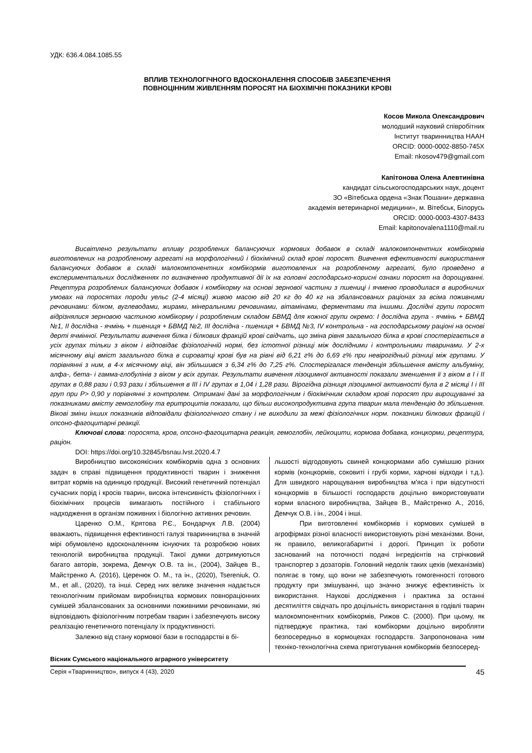УДК: 636.4.084.1085.55
ВПЛИВ ТЕХНОЛОГІЧНОГО ВДОСКОНАЛЕННЯ СПОСОБІВ ЗАБЕЗПЕЧЕННЯ
ПОВНОЦІННИМ ЖИВЛЕННЯМ ПОРОСЯТ НА БІОХІМІЧНІ ПОКАЗНИКИ КРОВІ
Косов Микола Олександрович
молодший науковий співробітник
Інститут тваринництва НААН
ORCID: 0000-0002-8850-745X
Email: nkosov479@gmail.com
Капітонова Олена Алевтинівна
кандидат сільськогосподарських наук, доцент
ЗО «Вітебська ордена «Знак Пошани» державна
академія ветеринарної медицини», м. Вітебськ, Білорусь
ORCID: 0000-0003-4307-8433
Email: kapitonovalena1110@mail.ru
Висвітлено результати впливу розроблених балансуючих кормових добавок в складі малокомпонентних комбікормів виготовлених на розробленому агрегаті на морфологічний і біохімічний склад крові поросят. Вивчення ефективності використання балансуючих добавок в складі малокомпонентних комбікормів виготовлених на розробленому агрегаті, було проведено в експериментальних дослідженнях по визначенню продуктивної дії їх на головні господарсько-корисні ознаки поросят на дорощуванні. Рецептура розроблених балансуючих добавок і комбікорму на основі зернової частини з пшениці і ячменю проводилася в виробничих умовах на поросятах породи уельс (2-4 місяці) живою масою від 20 кг до 40 кг на збалансованих раціонах за всіма поживними речовинами: білком, вуглеводами, жирами, мінеральними речовинами, вітамінами, ферментами та іншими. Дослідні групи поросят відрізнялися зерновою частиною комбікорму і розробленим складом БВМД для кожної групи окремо: I дослідна група - ячмінь + БВМД №1, II дослідна - ячмінь + пшениця + БВМД №2, III дослідна - пшениця + БВМД №3, IV контрольна - на господарському раціоні на основі дерті ячмінної. Результати вивчення білка і білкових фракцій крові свідчать, що зміна рівня загального білка в крові спостерігається в усіх групах тільки з віком і відповідає фізіологічній нормі, без істотної різниці між дослідними і контрольними тваринами. У 2-х місячному віці вміст загального білка в сироватці крові був на рівні від 6,21 г% до 6,69 г% при невірогідный різниці між групами. У порівнянні з ним, в 4-х місячному віці, він збільшився з 6,34 г% до 7,25 г%. Спостерігалася тенденція збільшення вмісту альбуміну, алфа-, бета- і гамма-глобулінів з віком у всіх групах. Результати вивчення лізоцимної активності показали зменшення її з віком в I і II групах в 0,88 рази і 0,93 рази і збільшення в III і IV групах в 1,04 і 1,28 рази. Вірогідна різниця лізоцимної активності була в 2 місяці I і III груп при P> 0,90 у порівнянні з контролем. Отримані дані за морфологічним і біохімічним складом крові поросят при вирощуванні за показниками вмісту гемоглобіну та еритроцитів показали, що більш високопродуктивна група тварин мала тенденцію до збільшення. Вікові зміни інших показників відповідали фізіологічного стану і не виходили за межі фізіологічних норм. показники білкових фракцій і опсоно-фагоцитарні реакції.
Ключові слова: поросята, кров, опсоно-фагоцитарна реакція, гемоглобін, лейкоцити, кормова добавка, концкорми, рецептура, раціон.
DOI: https://doi.org/10.32845/bsnau.lvst.2020.4.7
Виробництво високоякісних комбікормів одна з основних задач в справі підвищення продуктивності тварин і зниження витрат кормів на одиницю продукції. Високий генетичний потенціал сучасних порід і кросів тварин, висока інтенсивність фізіологічних і біохімічних процесів вимагають постійного і стабільного надходження в організм поживних і біологічно активних речовин.
Царенко О.М., Крятова Р.Є., Бондарчук Л.В. (2004) вважають, підвищення ефективності галузі тваринництва в значній мірі обумовлено вдосконаленням існуючих та розробкою нових технологій виробництва продукції. Такої думки дотримуються багато авторів, зокрема, Демчук О.В. та ін., (2004), Зайцев В., Майстренко А. (2016), Церенюк О. М., та ін., (2020), Tsereniuk, O. M., et all., (2020), та інші. Серед них велике значення надається технологічним прийомам виробництва кормових повнораціонних сумішей збалансованих за основними поживними речовинами, які відповідають фізіологічним потребам тварин і забезпечують високу реалізацію генетичного потенціалу їх продуктивності.
Залежно від стану кормової бази в господарстві в бі-
льшості відгодовують свиней концкормами або сумішшю різних кормів (концкормів, соковиті і грубі корми, харчові відходи і т.д.). Для швидкого нарощування виробництва м'яса і при відсутності концкормів в більшості господарств доцільно використовувати корми власного виробництва, Зайцев В., Майстренко А., 2016, Демчук О.В. і ін., 2004 і інші.
При виготовленні комбікормів і кормових сумішей в агрофірмах різної власності використовують різні механізми. Вони, як правило, великогабаритні і дорогі. Принцип їх роботи заснований на поточності подачі інгредієнтів на стрічковий транспортер з дозаторів. Головний недолік таких цехів (механізмів) полягає в тому, що вони не забезпечують гомогенності готового продукту при змішуванні, що значно знижує ефективність їх використання. Наукові дослідження і практика за останні десятиліття свідчать про доцільність використання в годівлі тварин малокомпонентних комбікормів, Рижов С. (2000). При цьому, як підтверджує практика, такі комбікорми доцільно виробляти безпосередньо в кормоцехах господарств. Запропонована ним техніко-технологічна схема приготування комбікормів безпосеред-
Вісник Сумського національного аграрного університету
Серія «Тваринництво», випуск 4 (43), 2020
45